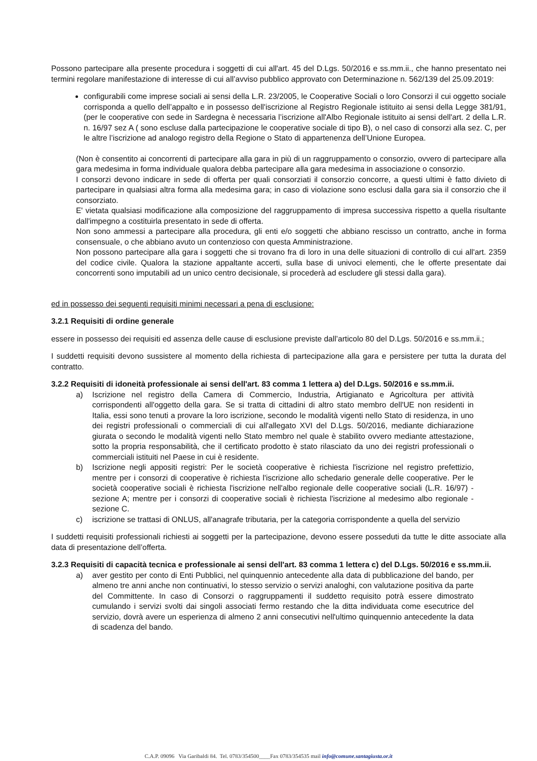Possono partecipare alla presente procedura i soggetti di cui all'art. 45 del D.Lgs. 50/2016 e ss.mm.ii., che hanno presentato nei termini regolare manifestazione di interesse di cui all’avviso pubblico approvato con Determinazione n. 562/139 del 25.09.2019:
configurabili come imprese sociali ai sensi della L.R. 23/2005, le Cooperative Sociali o loro Consorzi il cui oggetto sociale corrisponda a quello dell’appalto e in possesso dell'iscrizione al Registro Regionale istituito ai sensi della Legge 381/91, (per le cooperative con sede in Sardegna è necessaria l’iscrizione all'Albo Regionale istituito ai sensi dell'art. 2 della L.R. n. 16/97 sez A ( sono escluse dalla partecipazione le cooperative sociale di tipo B), o nel caso di consorzi alla sez. C, per le altre l’iscrizione ad analogo registro della Regione o Stato di appartenenza dell’Unione Europea.
(Non è consentito ai concorrenti di partecipare alla gara in più di un raggruppamento o consorzio, ovvero di partecipare alla gara medesima in forma individuale qualora debba partecipare alla gara medesima in associazione o consorzio.
I consorzi devono indicare in sede di offerta per quali consorziati il consorzio concorre, a questi ultimi è fatto divieto di partecipare in qualsiasi altra forma alla medesima gara; in caso di violazione sono esclusi dalla gara sia il consorzio che il consorziato.
E' vietata qualsiasi modificazione alla composizione del raggruppamento di impresa successiva rispetto a quella risultante dall'impegno a costituirla presentato in sede di offerta.
Non sono ammessi a partecipare alla procedura, gli enti e/o soggetti che abbiano rescisso un contratto, anche in forma consensuale, o che abbiano avuto un contenzioso con questa Amministrazione.
Non possono partecipare alla gara i soggetti che si trovano fra di loro in una delle situazioni di controllo di cui all'art. 2359 del codice civile. Qualora la stazione appaltante accerti, sulla base di univoci elementi, che le offerte presentate dai concorrenti sono imputabili ad un unico centro decisionale, si procederà ad escludere gli stessi dalla gara).
ed in possesso dei seguenti requisiti minimi necessari a pena di esclusione:
3.2.1 Requisiti di ordine generale
essere in possesso dei requisiti ed assenza delle cause di esclusione previste dall’articolo 80 del D.Lgs. 50/2016 e ss.mm.ii.;
I suddetti requisiti devono sussistere al momento della richiesta di partecipazione alla gara e persistere per tutta la durata del contratto.
3.2.2 Requisiti di idoneità professionale ai sensi dell'art. 83 comma 1 lettera a) del D.Lgs. 50/2016 e ss.mm.ii.
a) Iscrizione nel registro della Camera di Commercio, Industria, Artigianato e Agricoltura per attività corrispondenti all'oggetto della gara. Se si tratta di cittadini di altro stato membro dell'UE non residenti in Italia, essi sono tenuti a provare la loro iscrizione, secondo le modalità vigenti nello Stato di residenza, in uno dei registri professionali o commerciali di cui all'allegato XVI del D.Lgs. 50/2016, mediante dichiarazione giurata o secondo le modalità vigenti nello Stato membro nel quale è stabilito ovvero mediante attestazione, sotto la propria responsabilità, che il certificato prodotto è stato rilasciato da uno dei registri professionali o commerciali istituiti nel Paese in cui è residente.
b) Iscrizione negli appositi registri: Per le società cooperative è richiesta l'iscrizione nel registro prefettizio, mentre per i consorzi di cooperative è richiesta l'iscrizione allo schedario generale delle cooperative. Per le società cooperative sociali è richiesta l'iscrizione nell'albo regionale delle cooperative sociali (L.R. 16/97) - sezione A; mentre per i consorzi di cooperative sociali è richiesta l'iscrizione al medesimo albo regionale -sezione C.
c) iscrizione se trattasi di ONLUS, all'anagrafe tributaria, per la categoria corrispondente a quella del servizio
I suddetti requisiti professionali richiesti ai soggetti per la partecipazione, devono essere posseduti da tutte le ditte associate alla data di presentazione dell’offerta.
3.2.3 Requisiti di capacità tecnica e professionale ai sensi dell'art. 83 comma 1 lettera c) del D.Lgs. 50/2016 e ss.mm.ii.
a) aver gestito per conto di Enti Pubblici, nel quinquennio antecedente alla data di pubblicazione del bando, per almeno tre anni anche non continuativi, lo stesso servizio o servizi analoghi, con valutazione positiva da parte del Committente. In caso di Consorzi o raggruppamenti il suddetto requisito potrà essere dimostrato cumulando i servizi svolti dai singoli associati fermo restando che la ditta individuata come esecutrice del servizio, dovrà avere un esperienza di almeno 2 anni consecutivi nell'ultimo quinquennio antecedente la data di scadenza del bando.
C.A.P. 09096 Via Garibaldi 84. Tel. 0783/354500____Fax 0783/354535 mail info@comune.santagiusta.or.it